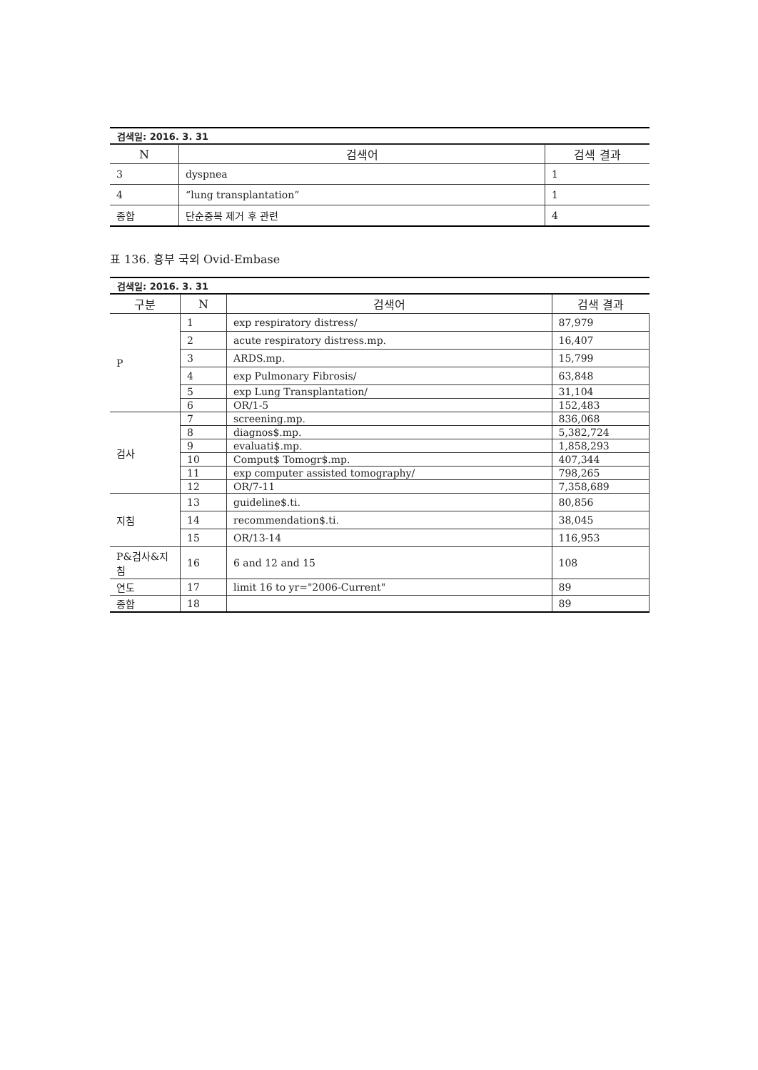검색일: 2016. 3. 31
| N | 검색어 | 검색 결과 |
| --- | --- | --- |
| 3 | dyspnea | 1 |
| 4 | “lung transplantation” | 1 |
| 종합 | 단순중복 제거 후 관련 | 4 |
표 136. 흉부 국외 Ovid-Embase
검색일: 2016. 3. 31
| 구분 | N | 검색어 | 검색 결과 |
| --- | --- | --- | --- |
| P | 1 | exp respiratory distress/ | 87,979 |
| | 2 | acute respiratory distress.mp. | 16,407 |
| | 3 | ARDS.mp. | 15,799 |
| | 4 | exp Pulmonary Fibrosis/ | 63,848 |
| | 5 | exp Lung Transplantation/ | 31,104 |
| | 6 | OR/1-5 | 152,483 |
| 검사 | 7 | screening.mp. | 836,068 |
| | 8 | diagnos$.mp. | 5,382,724 |
| | 9 | evaluati$.mp. | 1,858,293 |
| | 10 | Comput$ Tomogr$.mp. | 407,344 |
| | 11 | exp computer assisted tomography/ | 798,265 |
| | 12 | OR/7-11 | 7,358,689 |
| 지침 | 13 | guideline$.ti. | 80,856 |
| | 14 | recommendation$.ti. | 38,045 |
| | 15 | OR/13-14 | 116,953 |
| P&검사&지 침 | 16 | 6 and 12 and 15 | 108 |
| 연도 | 17 | limit 16 to yr="2006-Current" | 89 |
| 종합 | 18 | | 89 |